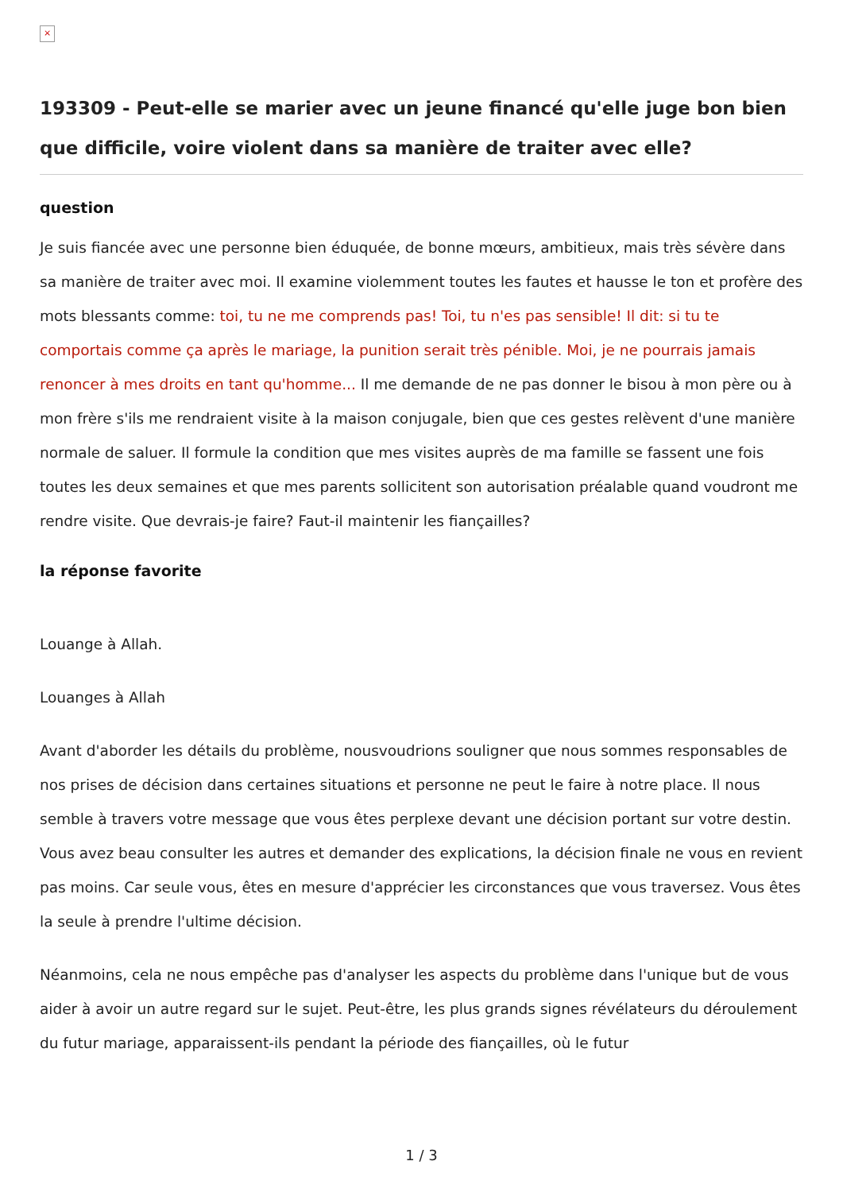×
193309 - Peut-elle se marier avec un jeune financé qu'elle juge bon bien que difficile, voire violent dans sa manière de traiter avec elle?
question
Je suis fiancée avec une personne bien éduquée, de bonne mœurs, ambitieux, mais très sévère dans sa manière de traiter avec moi. Il examine violemment toutes les fautes et hausse le ton et profère des mots blessants comme: toi, tu ne me comprends pas! Toi, tu n'es pas sensible! Il dit: si tu te comportais comme ça après le mariage, la punition serait très pénible. Moi, je ne pourrais jamais renoncer à mes droits en tant qu'homme... Il me demande de ne pas donner le bisou à mon père ou à mon frère s'ils me rendraient visite à la maison conjugale, bien que ces gestes relèvent d'une manière normale de saluer. Il formule la condition que mes visites auprès de ma famille se fassent une fois toutes les deux semaines et que mes parents sollicitent son autorisation préalable quand voudront me rendre visite. Que devrais-je faire? Faut-il maintenir les fiançailles?
la réponse favorite
Louange à Allah.
Louanges à Allah
Avant d'aborder les détails du problème, nousvoudrions souligner que nous sommes responsables de nos prises de décision dans certaines situations et personne ne peut le faire à notre place. Il nous semble à travers votre message que vous êtes perplexe devant une décision portant sur votre destin. Vous avez beau consulter les autres et demander des explications, la décision finale ne vous en revient pas moins. Car seule vous, êtes en mesure d'apprécier les circonstances que vous traversez. Vous êtes la seule à prendre l'ultime décision.
Néanmoins, cela ne nous empêche pas d'analyser les aspects du problème dans l'unique but de vous aider à avoir un autre regard sur le sujet. Peut-être, les plus grands signes révélateurs du déroulement du futur mariage, apparaissent-ils pendant la période des fiançailles, où le futur
1 / 3